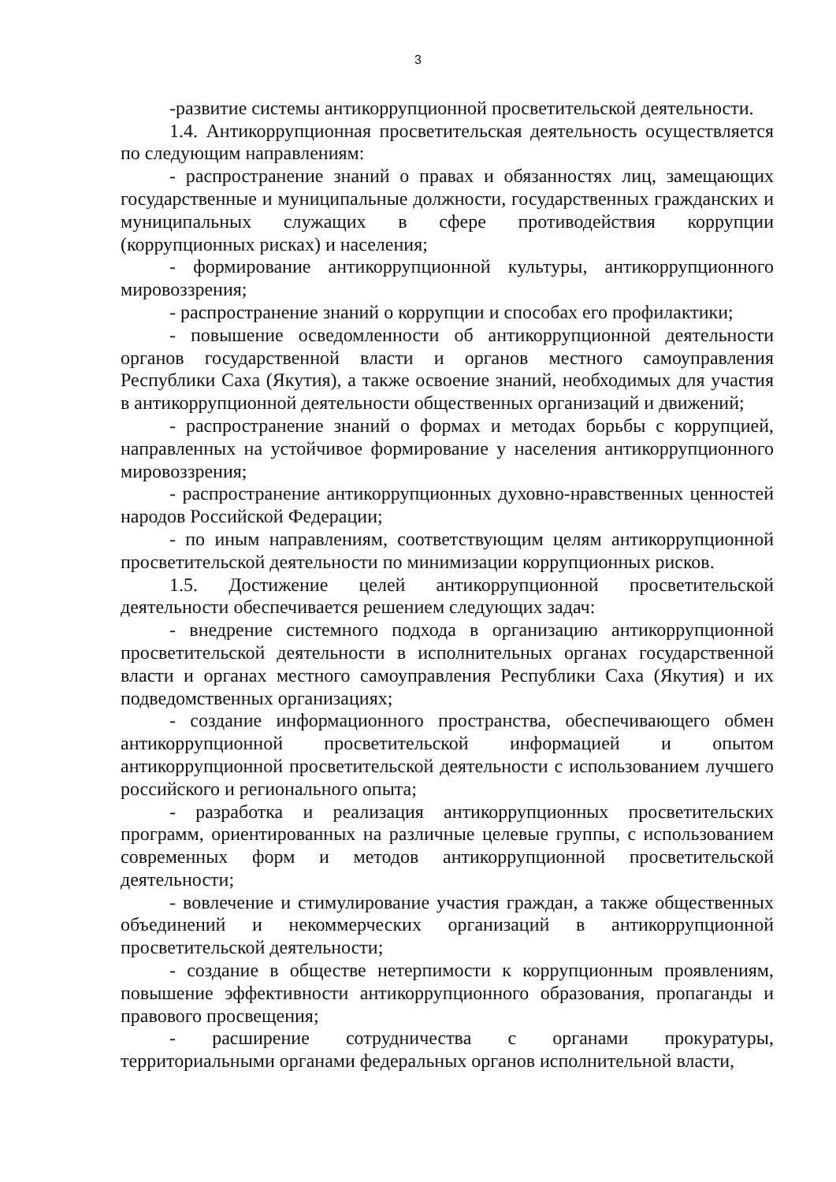3
-развитие системы антикоррупционной просветительской деятельности.
1.4. Антикоррупционная просветительская деятельность осуществляется по следующим направлениям:
- распространение знаний о правах и обязанностях лиц, замещающих государственные и муниципальные должности, государственных гражданских и муниципальных служащих в сфере противодействия коррупции (коррупционных рисках) и населения;
- формирование антикоррупционной культуры, антикоррупционного мировоззрения;
- распространение знаний о коррупции и способах его профилактики;
- повышение осведомленности об антикоррупционной деятельности органов государственной власти и органов местного самоуправления Республики Саха (Якутия), а также освоение знаний, необходимых для участия в антикоррупционной деятельности общественных организаций и движений;
- распространение знаний о формах и методах борьбы с коррупцией, направленных на устойчивое формирование у населения антикоррупционного мировоззрения;
- распространение антикоррупционных духовно-нравственных ценностей народов Российской Федерации;
- по иным направлениям, соответствующим целям антикоррупционной просветительской деятельности по минимизации коррупционных рисков.
1.5. Достижение целей антикоррупционной просветительской деятельности обеспечивается решением следующих задач:
- внедрение системного подхода в организацию антикоррупционной просветительской деятельности в исполнительных органах государственной власти и органах местного самоуправления Республики Саха (Якутия) и их подведомственных организациях;
- создание информационного пространства, обеспечивающего обмен антикоррупционной просветительской информацией и опытом антикоррупционной просветительской деятельности с использованием лучшего российского и регионального опыта;
- разработка и реализация антикоррупционных просветительских программ, ориентированных на различные целевые группы, с использованием современных форм и методов антикоррупционной просветительской деятельности;
- вовлечение и стимулирование участия граждан, а также общественных объединений и некоммерческих организаций в антикоррупционной просветительской деятельности;
- создание в обществе нетерпимости к коррупционным проявлениям, повышение эффективности антикоррупционного образования, пропаганды и правового просвещения;
- расширение сотрудничества с органами прокуратуры, территориальными органами федеральных органов исполнительной власти,